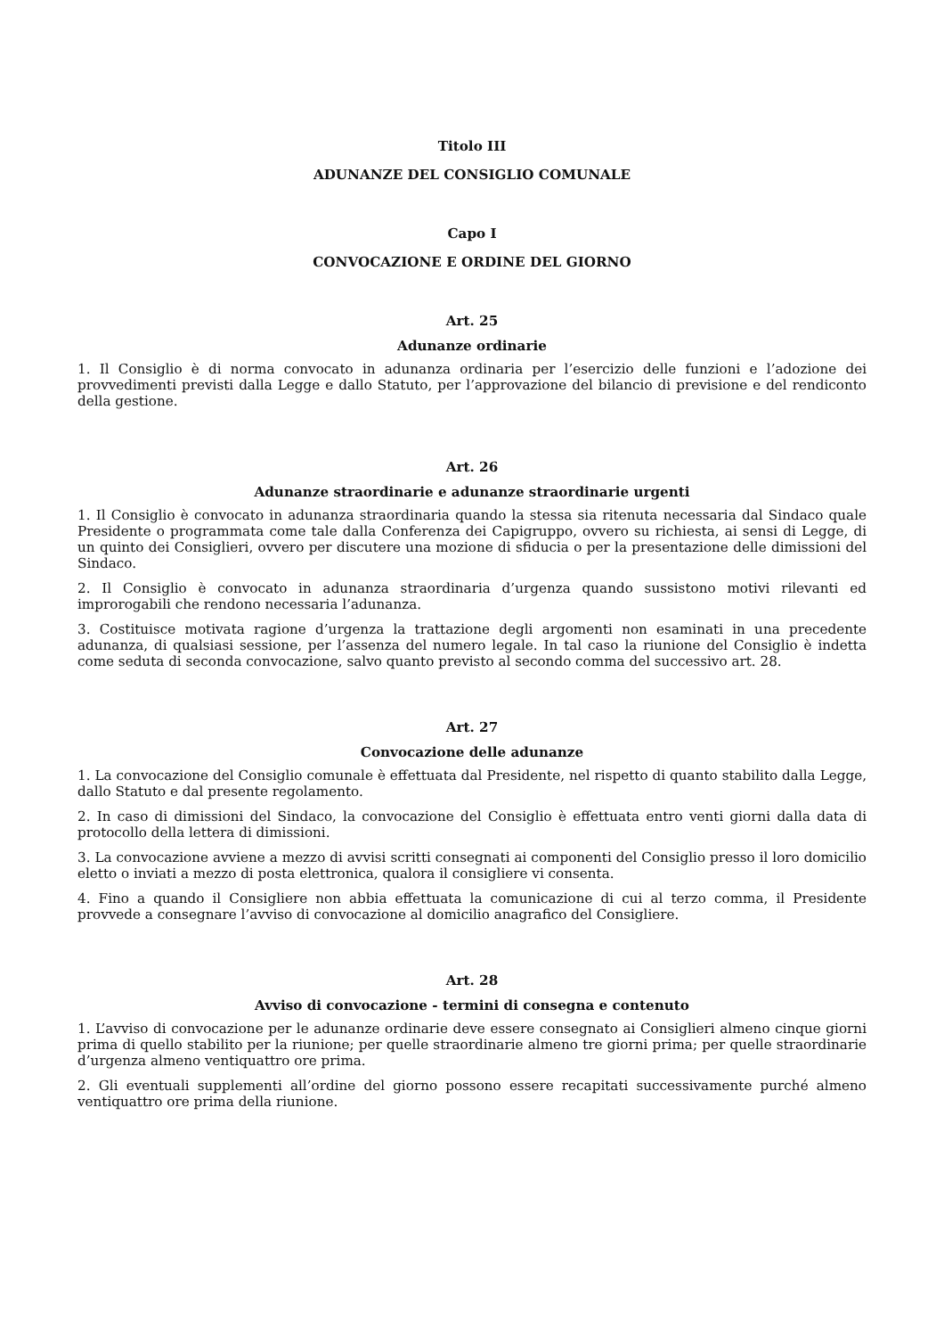Titolo III
ADUNANZE DEL CONSIGLIO COMUNALE
Capo I
CONVOCAZIONE E ORDINE DEL GIORNO
Art. 25
Adunanze ordinarie
1. Il Consiglio è di norma convocato in adunanza ordinaria per l’esercizio delle funzioni e l’adozione dei provvedimenti previsti dalla Legge e dallo Statuto, per l’approvazione del bilancio di previsione e del rendiconto della gestione.
Art. 26
Adunanze straordinarie e adunanze straordinarie urgenti
1. Il Consiglio è convocato in adunanza straordinaria quando la stessa sia ritenuta necessaria dal Sindaco quale Presidente o programmata come tale dalla Conferenza dei Capigruppo, ovvero su richiesta, ai sensi di Legge, di un quinto dei Consiglieri, ovvero per discutere una mozione di sfiducia o per la presentazione delle dimissioni del Sindaco.
2. Il Consiglio è convocato in adunanza straordinaria d’urgenza quando sussistono motivi rilevanti ed improrogabili che rendono necessaria l’adunanza.
3. Costituisce motivata ragione d’urgenza la trattazione degli argomenti non esaminati in una precedente adunanza, di qualsiasi sessione, per l’assenza del numero legale. In tal caso la riunione del Consiglio è indetta come seduta di seconda convocazione, salvo quanto previsto al secondo comma del successivo art. 28.
Art. 27
Convocazione delle adunanze
1. La convocazione del Consiglio comunale è effettuata dal Presidente, nel rispetto di quanto stabilito dalla Legge, dallo Statuto e dal presente regolamento.
2. In caso di dimissioni del Sindaco, la convocazione del Consiglio è effettuata entro venti giorni dalla data di protocollo della lettera di dimissioni.
3. La convocazione avviene a mezzo di avvisi scritti consegnati ai componenti del Consiglio presso il loro domicilio eletto o inviati a mezzo di posta elettronica, qualora il consigliere vi consenta.
4. Fino a quando il Consigliere non abbia effettuata la comunicazione di cui al terzo comma, il Presidente provvede a consegnare l’avviso di convocazione al domicilio anagrafico del Consigliere.
Art. 28
Avviso di convocazione - termini di consegna e contenuto
1. L’avviso di convocazione per le adunanze ordinarie deve essere consegnato ai Consiglieri almeno cinque giorni prima di quello stabilito per la riunione; per quelle straordinarie almeno tre giorni prima; per quelle straordinarie d’urgenza almeno ventiquattro ore prima.
2. Gli eventuali supplementi all’ordine del giorno possono essere recapitati successivamente purché almeno ventiquattro ore prima della riunione.